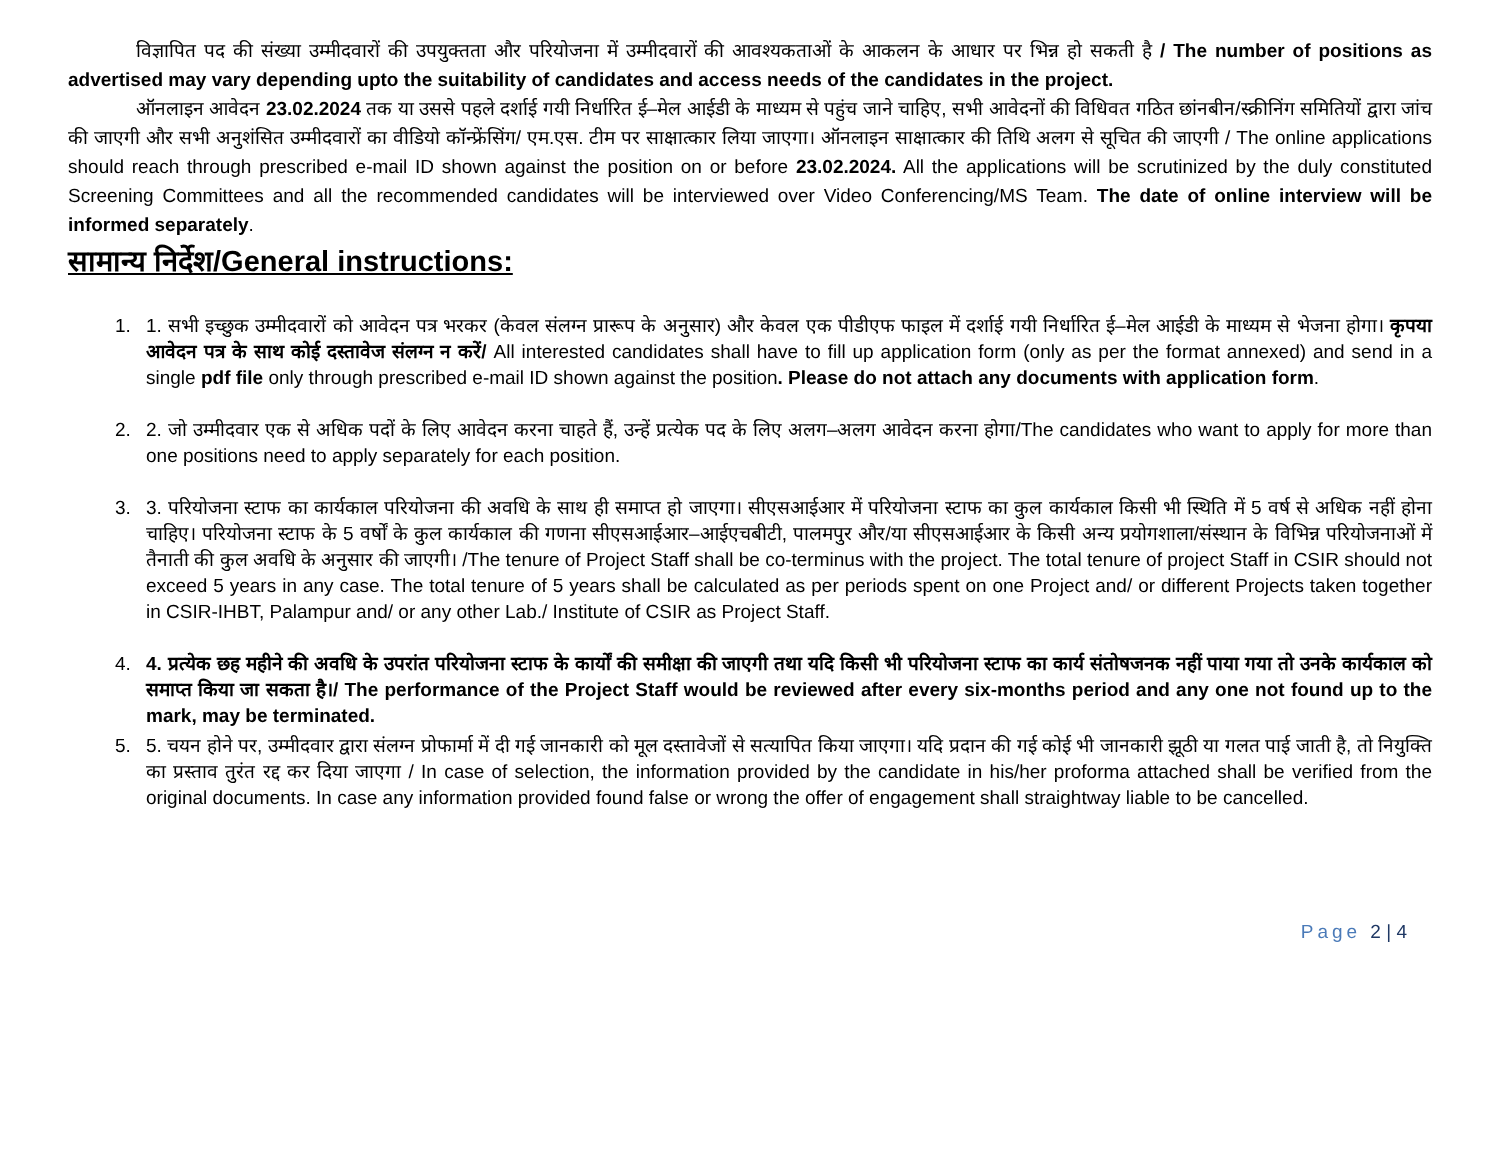विज्ञापित पद की संख्या उम्मीदवारों की उपयुक्तता और परियोजना में उम्मीदवारों की आवश्यकताओं के आकलन के आधार पर भिन्न हो सकती है / The number of positions as advertised may vary depending upto the suitability of candidates and access needs of the candidates in the project.
ऑनलाइन आवेदन 23.02.2024 तक या उससे पहले दर्शाई गयी निर्धारित ई–मेल आईडी के माध्यम से पहुंच जाने चाहिए, सभी आवेदनों की विधिवत गठित छांनबीन/स्क्रीनिंग समितियों द्वारा जांच की जाएगी और सभी अनुशंसित उम्मीदवारों का वीडियो कॉन्फ्रेंसिंग/ एम.एस. टीम पर साक्षात्कार लिया जाएगा। ऑनलाइन साक्षात्कार की तिथि अलग से सूचित की जाएगी / The online applications should reach through prescribed e-mail ID shown against the position on or before 23.02.2024. All the applications will be scrutinized by the duly constituted Screening Committees and all the recommended candidates will be interviewed over Video Conferencing/MS Team. The date of online interview will be informed separately.
सामान्य निर्देश/General instructions:
1. 1. सभी इच्छुक उम्मीदवारों को आवेदन पत्र भरकर (केवल संलग्न प्रारूप के अनुसार) और केवल एक पीडीएफ फाइल में दर्शाई गयी निर्धारित ई–मेल आईडी के माध्यम से भेजना होगा। कृपया आवेदन पत्र के साथ कोई दस्तावेज संलग्न न करें/ All interested candidates shall have to fill up application form (only as per the format annexed) and send in a single pdf file only through prescribed e-mail ID shown against the position. Please do not attach any documents with application form.
2. 2. जो उम्मीदवार एक से अधिक पदों के लिए आवेदन करना चाहते हैं, उन्हें प्रत्येक पद के लिए अलग–अलग आवेदन करना होगा/The candidates who want to apply for more than one positions need to apply separately for each position.
3. 3. परियोजना स्टाफ का कार्यकाल परियोजना की अवधि के साथ ही समाप्त हो जाएगा। सीएसआईआर में परियोजना स्टाफ का कुल कार्यकाल किसी भी स्थिति में 5 वर्ष से अधिक नहीं होना चाहिए। परियोजना स्टाफ के 5 वर्षों के कुल कार्यकाल की गणना सीएसआईआर–आईएचबीटी, पालमपुर और/या सीएसआईआर के किसी अन्य प्रयोगशाला/संस्थान के विभिन्न परियोजनाओं में तैनाती की कुल अवधि के अनुसार की जाएगी। /The tenure of Project Staff shall be co-terminus with the project. The total tenure of project Staff in CSIR should not exceed 5 years in any case. The total tenure of 5 years shall be calculated as per periods spent on one Project and/ or different Projects taken together in CSIR-IHBT, Palampur and/ or any other Lab./ Institute of CSIR as Project Staff.
4. 4. प्रत्येक छह महीने की अवधि के उपरांत परियोजना स्टाफ के कार्यों की समीक्षा की जाएगी तथा यदि किसी भी परियोजना स्टाफ का कार्य संतोषजनक नहीं पाया गया तो उनके कार्यकाल को समाप्त किया जा सकता है।/ The performance of the Project Staff would be reviewed after every six-months period and any one not found up to the mark, may be terminated.
5. 5. चयन होने पर, उम्मीदवार द्वारा संलग्न प्रोफार्मा में दी गई जानकारी को मूल दस्तावेजों से सत्यापित किया जाएगा। यदि प्रदान की गई कोई भी जानकारी झूठी या गलत पाई जाती है, तो नियुक्ति का प्रस्ताव तुरंत रद्द कर दिया जाएगा / In case of selection, the information provided by the candidate in his/her proforma attached shall be verified from the original documents. In case any information provided found false or wrong the offer of engagement shall straightway liable to be cancelled.
Page 2 | 4